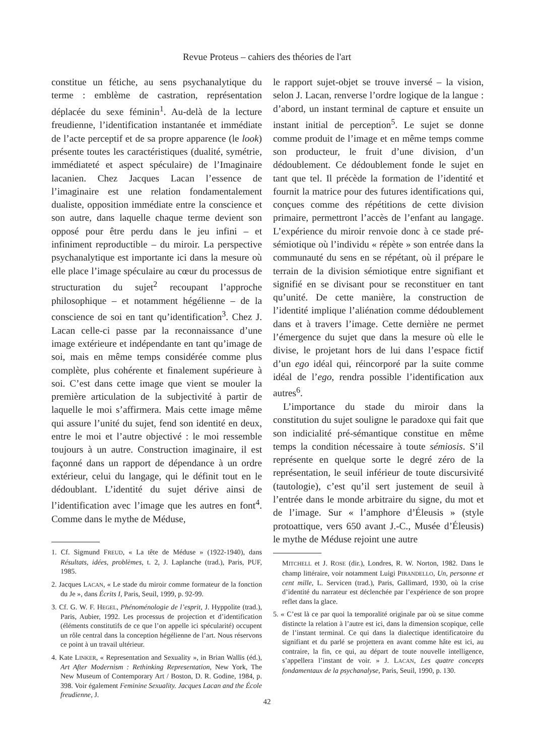Revue Proteus – cahiers des théories de l'art
constitue un fétiche, au sens psychanalytique du terme : emblème de castration, représentation déplacée du sexe féminin<sup>1</sup>. Au-delà de la lecture freudienne, l’identification instantanée et immédiate de l’acte perceptif et de sa propre apparence (le look) présente toutes les caractéristiques (dualité, symétrie, immédiateté et aspect spéculaire) de l’Imaginaire lacanien. Chez Jacques Lacan l’essence de l’imaginaire est une relation fondamentalement dualiste, opposition immédiate entre la conscience et son autre, dans laquelle chaque terme devient son opposé pour être perdu dans le jeu infini – et infiniment reproductible – du miroir. La perspective psychanalytique est importante ici dans la mesure où elle place l’image spéculaire au cœur du processus de structuration du sujet<sup>2</sup> recoupant l’approche philosophique – et notamment hégélienne – de la conscience de soi en tant qu’identification<sup>3</sup>. Chez J. Lacan celle-ci passe par la reconnaissance d’une image extérieure et indépendante en tant qu’image de soi, mais en même temps considérée comme plus complète, plus cohérente et finalement supérieure à soi. C’est dans cette image que vient se mouler la première articulation de la subjectivité à partir de laquelle le moi s’affirmera. Mais cette image même qui assure l’unité du sujet, fend son identité en deux, entre le moi et l’autre objectivé : le moi ressemble toujours à un autre. Construction imaginaire, il est façonné dans un rapport de dépendance à un ordre extérieur, celui du langage, qui le définit tout en le dédoublant. L’identité du sujet dérive ainsi de l’identification avec l’image que les autres en font<sup>4</sup>. Comme dans le mythe de Méduse,
1. Cf. Sigmund FREUD, « La tête de Méduse » (1922-1940), dans Résultats, idées, problèmes, t. 2, J. Laplanche (trad.), Paris, PUF, 1985.
2. Jacques LACAN, « Le stade du miroir comme formateur de la fonction du Je », dans Écrits I, Paris, Seuil, 1999, p. 92-99.
3. Cf. G. W. F. HEGEL, Phénoménologie de l’esprit, J. Hyppolite (trad.), Paris, Aubier, 1992. Les processus de projection et d’identification (éléments constitutifs de ce que l’on appelle ici spécularité) occupent un rôle central dans la conception hégélienne de l’art. Nous réservons ce point à un travail ultérieur.
4. Kate LINKER, « Representation and Sexuality », in Brian Wallis (éd.), Art After Modernism : Rethinking Representation, New York, The New Museum of Contemporary Art / Boston, D. R. Godine, 1984, p. 398. Voir également Feminine Sexuality. Jacques Lacan and the École freudienne, J.
le rapport sujet-objet se trouve inversé – la vision, selon J. Lacan, renverse l’ordre logique de la langue : d’abord, un instant terminal de capture et ensuite un instant initial de perception<sup>5</sup>. Le sujet se donne comme produit de l’image et en même temps comme son producteur, le fruit d’une division, d’un dédoublement. Ce dédoublement fonde le sujet en tant que tel. Il précède la formation de l’identité et fournit la matrice pour des futures identifications qui, conçues comme des répétitions de cette division primaire, permettront l’accès de l’enfant au langage. L’expérience du miroir renvoie donc à ce stade pré-sémiotique où l’individu « répète » son entrée dans la communauté du sens en se répétant, où il prépare le terrain de la division sémiotique entre signifiant et signifié en se divisant pour se reconstituer en tant qu’unité. De cette manière, la construction de l’identité implique l’aliénation comme dédoublement dans et à travers l’image. Cette dernière ne permet l’émergence du sujet que dans la mesure où elle le divise, le projetant hors de lui dans l’espace fictif d’un ego idéal qui, réincorporé par la suite comme idéal de l’ego, rendra possible l’identification aux autres<sup>6</sup>.
L’importance du stade du miroir dans la constitution du sujet souligne le paradoxe qui fait que son indicialité pré-sémantique constitue en même temps la condition nécessaire à toute sémiosis. S’il représente en quelque sorte le degré zéro de la représentation, le seuil inférieur de toute discursivité (tautologie), c’est qu’il sert justement de seuil à l’entrée dans le monde arbitraire du signe, du mot et de l’image. Sur « l’amphore d’Éleusis » (style protoattique, vers 650 avant J.-C., Musée d’Éleusis) le mythe de Méduse rejoint une autre
MITCHELL et J. ROSE (dir.), Londres, R. W. Norton, 1982. Dans le champ littéraire, voir notamment Luigi PIRANDELLO, Un, personne et cent mille, L. Servicen (trad.), Paris, Gallimard, 1930, où la crise d’identité du narrateur est déclenchée par l’expérience de son propre reflet dans la glace.
5. « C’est là ce par quoi la temporalité originale par où se situe comme distincte la relation à l’autre est ici, dans la dimension scopique, celle de l’instant terminal. Ce qui dans la dialectique identificatoire du signifiant et du parlé se projettera en avant comme hâte est ici, au contraire, la fin, ce qui, au départ de toute nouvelle intelligence, s’appellera l’instant de voir. » J. LACAN, Les quatre concepts fondamentaux de la psychanalyse, Paris, Seuil, 1990, p. 130.
42